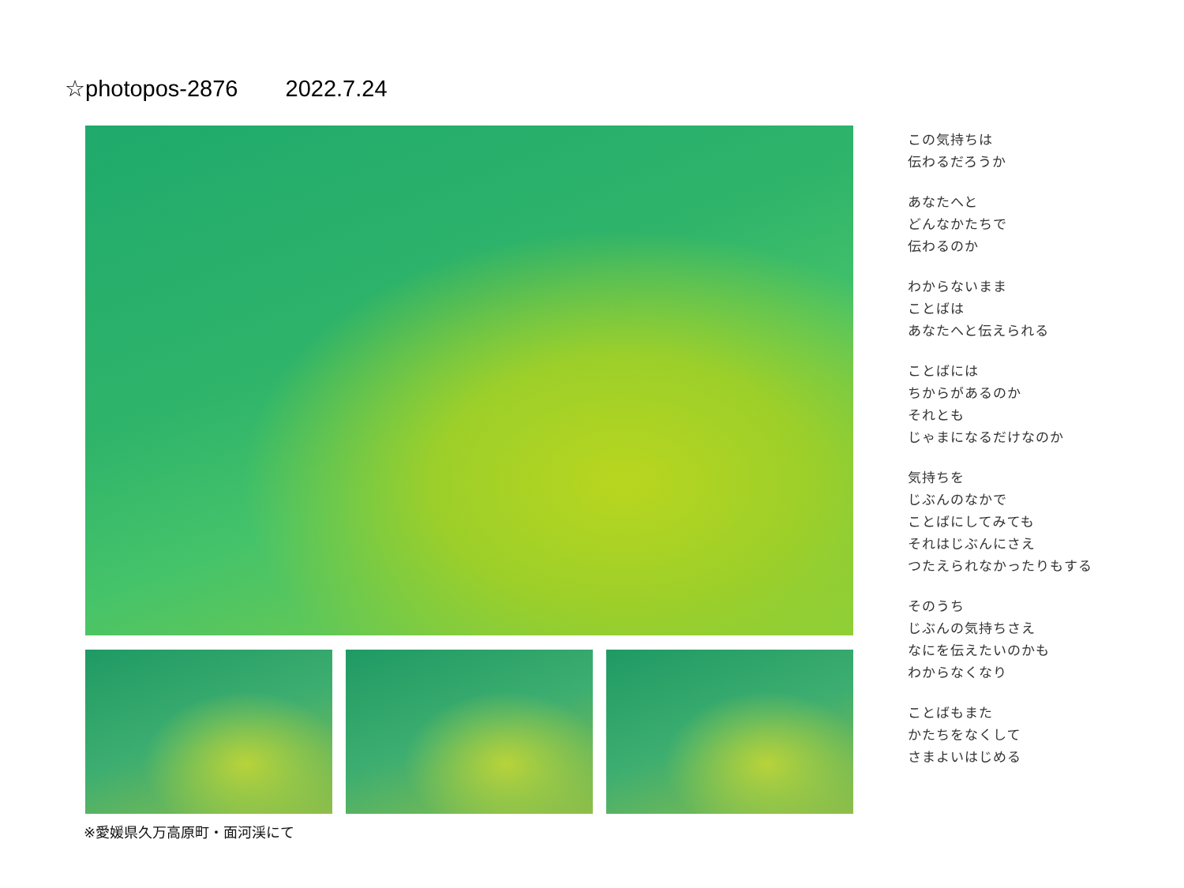☆photopos-2876 2022.7.24
※愛媛県久万高原町・面河渓にて
この気持ちは
伝わるだろうか
あなたへと
どんなかたちで
伝わるのか
わからないまま
ことばは
あなたへと伝えられる
ことばには
ちからがあるのか
それとも
じゃまになるだけなのか
気持ちを
じぶんのなかで
ことばにしてみても
それはじぶんにさえ
つたえられなかったりもする
そのうち
じぶんの気持ちさえ
なにを伝えたいのかも
わからなくなり
ことばもまた
かたちをなくして
さまよいはじめる